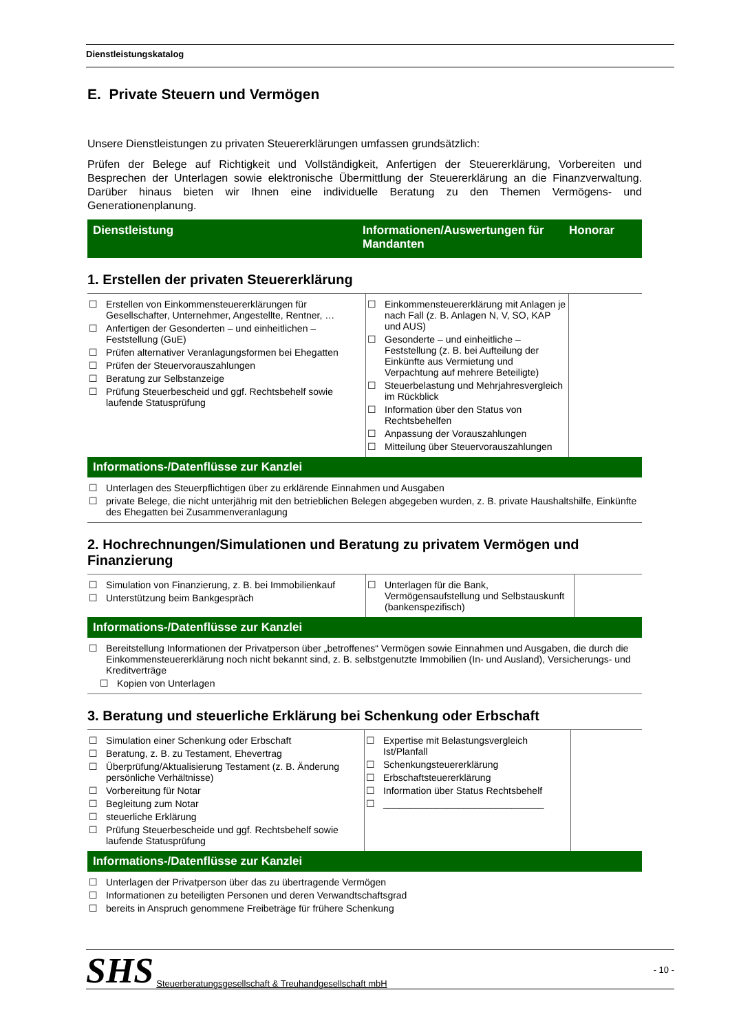Dienstleistungskatalog
E. Private Steuern und Vermögen
Unsere Dienstleistungen zu privaten Steuererklärungen umfassen grundsätzlich:
Prüfen der Belege auf Richtigkeit und Vollständigkeit, Anfertigen der Steuererklärung, Vorbereiten und Besprechen der Unterlagen sowie elektronische Übermittlung der Steuererklärung an die Finanzverwaltung. Darüber hinaus bieten wir Ihnen eine individuelle Beratung zu den Themen Vermögens- und Generationenplanung.
Dienstleistung Informationen/Auswertungen für Mandanten
Honorar
1. Erstellen der privaten Steuererklärung
| ☐ Erstellen von Einkommensteuererklärungen für Gesellschafter, Unternehmer, Angestellte, Rentner, … ☐ Anfertigen der Gesonderten – und einheitlichen – Feststellung (GuE) ☐ Prüfen alternativer Veranlagungsformen bei Ehegatten ☐ Prüfen der Steuervorauszahlungen ☐ Beratung zur Selbstanzeige ☐ Prüfung Steuerbescheid und ggf. Rechtsbehelf sowie laufende Statusprüfung | ☐ Einkommensteuererklärung mit Anlagen je nach Fall (z. B. Anlagen N, V, SO, KAP und AUS) ☐ Gesonderte – und einheitliche – Feststellung (z. B. bei Aufteilung der Einkünfte aus Vermietung und Verpachtung auf mehrere Beteiligte) ☐ Steuerbelastung und Mehrjahresvergleich im Rückblick ☐ Information über den Status von Rechtsbehelfen ☐ Anpassung der Vorauszahlungen ☐ Mitteilung über Steuervorauszahlungen | |
Informations-/Datenflüsse zur Kanzlei
☐ Unterlagen des Steuerpflichtigen über zu erklärende Einnahmen und Ausgaben
☐ private Belege, die nicht unterjährig mit den betrieblichen Belegen abgegeben wurden, z. B. private Haushaltshilfe, Einkünfte des Ehegatten bei Zusammenveranlagung
2. Hochrechnungen/Simulationen und Beratung zu privatem Vermögen und Finanzierung
| ☐ Simulation von Finanzierung, z. B. bei Immobilienkauf ☐ Unterstützung beim Bankgespräch | ☐ Unterlagen für die Bank, Vermögensaufstellung und Selbstauskunft (bankenspezifisch) | |
Informations-/Datenflüsse zur Kanzlei
☐ Bereitstellung Informationen der Privatperson über „betroffenes“ Vermögen sowie Einnahmen und Ausgaben, die durch die Einkommensteuererklärung noch nicht bekannt sind, z. B. selbstgenutzte Immobilien (In- und Ausland), Versicherungs- und Kreditverträge
☐ Kopien von Unterlagen
3. Beratung und steuerliche Erklärung bei Schenkung oder Erbschaft
| ☐ Simulation einer Schenkung oder Erbschaft ☐ Beratung, z. B. zu Testament, Ehevertrag ☐ Überprüfung/Aktualisierung Testament (z. B. Änderung persönliche Verhältnisse) ☐ Vorbereitung für Notar ☐ Begleitung zum Notar ☐ steuerliche Erklärung ☐ Prüfung Steuerbescheide und ggf. Rechtsbehelf sowie laufende Statusprüfung | ☐ Expertise mit Belastungsvergleich Ist/Planfall ☐ Schenkungsteuererklärung ☐ Erbschaftsteuererklärung ☐ Information über Status Rechtsbehelf ☐ ______________________________ | |
Informations-/Datenflüsse zur Kanzlei
☐ Unterlagen der Privatperson über das zu übertragende Vermögen
☐ Informationen zu beteiligten Personen und deren Verwandtschaftsgrad
☐ bereits in Anspruch genommene Freibeträge für frühere Schenkung
SHS Steuerberatungsgesellschaft & Treuhandgesellschaft mbH - 10 -